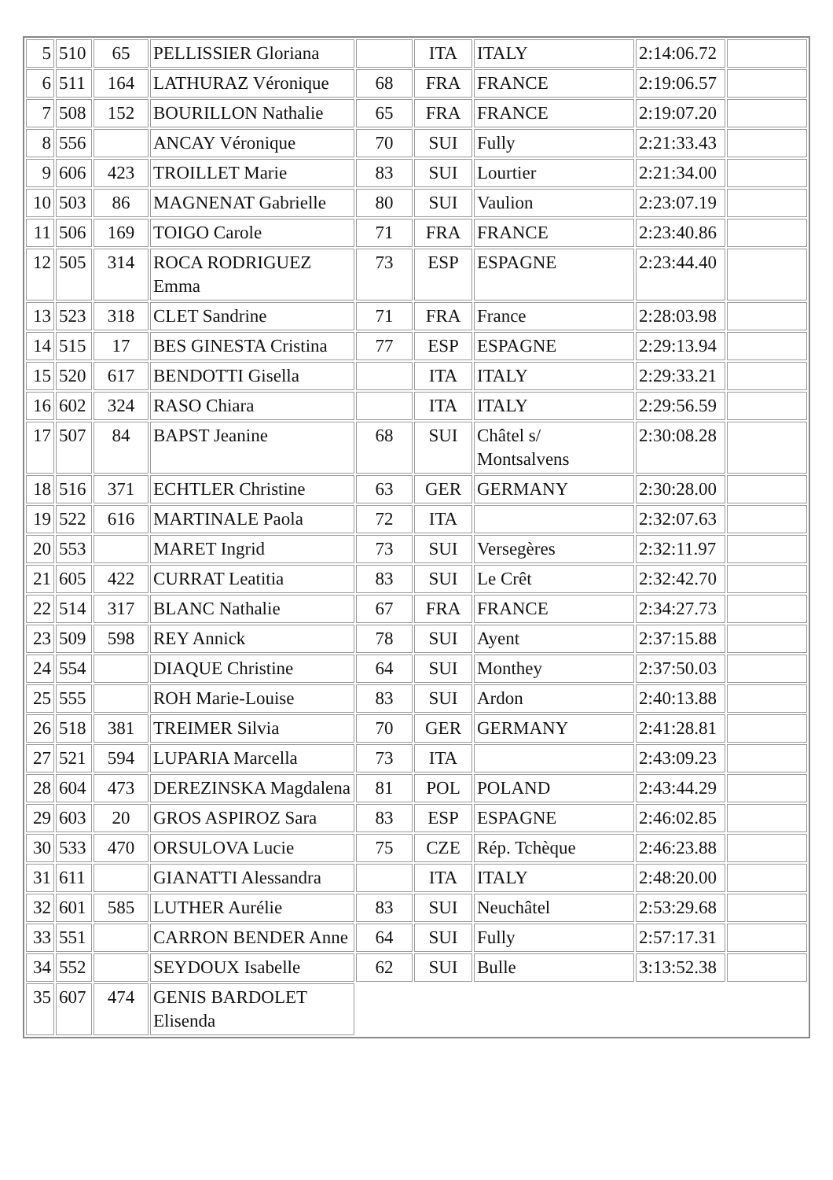| 5 | 510 | 65 | PELLISSIER Gloriana | | ITA | ITALY | 2:14:06.72 | |
| 6 | 511 | 164 | LATHURAZ Véronique | 68 | FRA | FRANCE | 2:19:06.57 | |
| 7 | 508 | 152 | BOURILLON Nathalie | 65 | FRA | FRANCE | 2:19:07.20 | |
| 8 | 556 | | ANCAY Véronique | 70 | SUI | Fully | 2:21:33.43 | |
| 9 | 606 | 423 | TROILLET Marie | 83 | SUI | Lourtier | 2:21:34.00 | |
| 10 | 503 | 86 | MAGNENAT Gabrielle | 80 | SUI | Vaulion | 2:23:07.19 | |
| 11 | 506 | 169 | TOIGO Carole | 71 | FRA | FRANCE | 2:23:40.86 | |
| 12 | 505 | 314 | ROCA RODRIGUEZ Emma | 73 | ESP | ESPAGNE | 2:23:44.40 | |
| 13 | 523 | 318 | CLET Sandrine | 71 | FRA | France | 2:28:03.98 | |
| 14 | 515 | 17 | BES GINESTA Cristina | 77 | ESP | ESPAGNE | 2:29:13.94 | |
| 15 | 520 | 617 | BENDOTTI Gisella | | ITA | ITALY | 2:29:33.21 | |
| 16 | 602 | 324 | RASO Chiara | | ITA | ITALY | 2:29:56.59 | |
| 17 | 507 | 84 | BAPST Jeanine | 68 | SUI | Châtel s/ Montsalvens | 2:30:08.28 | |
| 18 | 516 | 371 | ECHTLER Christine | 63 | GER | GERMANY | 2:30:28.00 | |
| 19 | 522 | 616 | MARTINALE Paola | 72 | ITA | | 2:32:07.63 | |
| 20 | 553 | | MARET Ingrid | 73 | SUI | Versegères | 2:32:11.97 | |
| 21 | 605 | 422 | CURRAT Leatitia | 83 | SUI | Le Crêt | 2:32:42.70 | |
| 22 | 514 | 317 | BLANC Nathalie | 67 | FRA | FRANCE | 2:34:27.73 | |
| 23 | 509 | 598 | REY Annick | 78 | SUI | Ayent | 2:37:15.88 | |
| 24 | 554 | | DIAQUE Christine | 64 | SUI | Monthey | 2:37:50.03 | |
| 25 | 555 | | ROH Marie-Louise | 83 | SUI | Ardon | 2:40:13.88 | |
| 26 | 518 | 381 | TREIMER Silvia | 70 | GER | GERMANY | 2:41:28.81 | |
| 27 | 521 | 594 | LUPARIA Marcella | 73 | ITA | | 2:43:09.23 | |
| 28 | 604 | 473 | DEREZINSKA Magdalena | 81 | POL | POLAND | 2:43:44.29 | |
| 29 | 603 | 20 | GROS ASPIROZ Sara | 83 | ESP | ESPAGNE | 2:46:02.85 | |
| 30 | 533 | 470 | ORSULOVA Lucie | 75 | CZE | Rép. Tchèque | 2:46:23.88 | |
| 31 | 611 | | GIANATTI Alessandra | | ITA | ITALY | 2:48:20.00 | |
| 32 | 601 | 585 | LUTHER Aurélie | 83 | SUI | Neuchâtel | 2:53:29.68 | |
| 33 | 551 | | CARRON BENDER Anne | 64 | SUI | Fully | 2:57:17.31 | |
| 34 | 552 | | SEYDOUX Isabelle | 62 | SUI | Bulle | 3:13:52.38 | |
| 35 | 607 | 474 | GENIS BARDOLET Elisenda | | | | | |